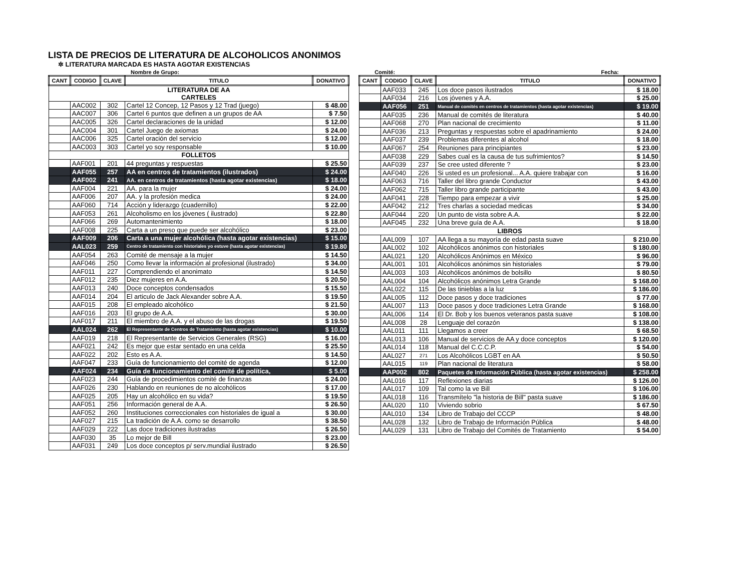LISTA DE PRECIOS DE LITERATURA DE ALCOHOLICOS ANONIMOS
✲ LITERATURA MARCADA ES HASTA AGOTAR EXISTENCIAS
Nombre de Grupo: Comité: Fecha:
| CANT | CODIGO | CLAVE | TITULO | DONATIVO |
| --- | --- | --- | --- | --- |
| LITERATURA DE AA CARTELES | | | | |
| | AAC002 | 302 | Cartel 12 Concep, 12 Pasos y 12 Trad (juego) | $ 48.00 |
| | AAC007 | 306 | Cartel 6 puntos que definen a un grupos de AA | $ 7.50 |
| | AAC005 | 326 | Cartel declaraciones de la unidad | $ 12.00 |
| | AAC004 | 301 | Cartel Juego de axiomas | $ 24.00 |
| | AAC006 | 325 | Cartel oración del servicio | $ 12.00 |
| | AAC003 | 303 | Cartel yo soy responsable | $ 10.00 |
| FOLLETOS | | | | |
| | AAF001 | 201 | 44 preguntas y respuestas | $ 25.50 |
| | AAF055 | 257 | AA en centros de tratamientos (ilustrados) | $ 24.00 |
| | AAF002 | 241 | AA. en centros de tratamientos (hasta agotar existencias) | $ 18.00 |
| | AAF004 | 221 | AA. para la mujer | $ 24.00 |
| | AAF006 | 207 | AA. y la profesión medica | $ 24.00 |
| | AAF060 | 714 | Acción y liderazgo (cuadernillo) | $ 22.00 |
| | AAF053 | 261 | Alcoholismo en los jóvenes ( ilustrado) | $ 22.80 |
| | AAF066 | 269 | Automantenimiento | $ 18.00 |
| | AAF008 | 225 | Carta a un preso que puede ser alcohólico | $ 23.00 |
| | AAF009 | 206 | Carta a una mujer alcohólica (hasta agotar existencias) | $ 15.00 |
| | AAL023 | 259 | Centro de tratamiento con historiales yo estuve (hasta agotar existencias) | $ 19.80 |
| | AAF054 | 263 | Comité de mensaje a la mujer | $ 14.50 |
| | AAF046 | 250 | Como llevar la información al profesional (ilustrado) | $ 34.00 |
| | AAF011 | 227 | Comprendiendo el anonimato | $ 14.50 |
| | AAF012 | 235 | Diez mujeres en A.A. | $ 20.50 |
| | AAF013 | 240 | Doce conceptos condensados | $ 15.50 |
| | AAF014 | 204 | El articulo de Jack Alexander sobre A.A. | $ 19.50 |
| | AAF015 | 208 | El empleado alcohólico | $ 21.50 |
| | AAF016 | 203 | El grupo de A.A. | $ 30.00 |
| | AAF017 | 211 | El miembro de A.A. y el abuso de las drogas | $ 19.50 |
| | AAL024 | 262 | El Representante de Centros de Tratamiento (hasta agotar existencias) | $ 10.00 |
| | AAF019 | 218 | El Representante de Servicios Generales (RSG) | $ 16.00 |
| | AAF021 | 242 | Es mejor que estar sentado en una celda | $ 25.50 |
| | AAF022 | 202 | Esto es A.A. | $ 14.50 |
| | AAF047 | 233 | Guía de funcionamiento del comité de agenda | $ 12.00 |
| | AAF024 | 234 | Guía de funcionamiento del comité de política, | $ 5.00 |
| | AAF023 | 244 | Guía de procedimientos comité de finanzas | $ 24.00 |
| | AAF026 | 230 | Hablando en reuniones de no alcohólicos | $ 17.00 |
| | AAF025 | 205 | Hay un alcohólico en su vida? | $ 19.50 |
| | AAF051 | 256 | Información general de A.A. | $ 26.50 |
| | AAF052 | 260 | Instituciones correccionales con historiales de igual a | $ 30.00 |
| | AAF027 | 215 | La tradición de A.A. como se desarrollo | $ 38.50 |
| | AAF029 | 222 | Las doce tradiciones ilustradas | $ 26.50 |
| | AAF030 | 35 | Lo mejor de Bill | $ 23.00 |
| | AAF031 | 249 | Los doce conceptos p/ serv.mundial ilustrado | $ 26.50 |
| CANT | CODIGO | CLAVE | TITULO | DONATIVO |
| --- | --- | --- | --- | --- |
| | AAF033 | 245 | Los doce pasos ilustrados | $ 18.00 |
| | AAF034 | 216 | Los jóvenes y A.A. | $ 25.00 |
| | AAF056 | 251 | Manual de comités en centros de tratamientos (hasta agotar existencias) | $ 19.00 |
| | AAF035 | 236 | Manual de comités de literatura | $ 40.00 |
| | AAF068 | 270 | Plan nacional de crecimiento | $ 11.00 |
| | AAF036 | 213 | Preguntas y respuestas sobre el apadrinamiento | $ 24.00 |
| | AAF037 | 239 | Problemas diferentes al alcohol | $ 18.00 |
| | AAF067 | 254 | Reuniones para principiantes | $ 23.00 |
| | AAF038 | 229 | Sabes cual es la causa de tus sufrimientos? | $ 14.50 |
| | AAF039 | 237 | Se cree usted diferente ? | $ 23.00 |
| | AAF040 | 226 | Si usted es un profesional... A.A. quiere trabajar con | $ 16.00 |
| | AAF063 | 716 | Taller del libro grande Conductor | $ 43.00 |
| | AAF062 | 715 | Taller libro grande participante | $ 43.00 |
| | AAF041 | 228 | Tiempo para empezar a vivir | $ 25.00 |
| | AAF042 | 212 | Tres charlas a sociedad medicas | $ 34.00 |
| | AAF044 | 220 | Un punto de vista sobre A.A. | $ 22.00 |
| | AAF045 | 232 | Una breve guía de A.A. | $ 18.00 |
| LIBROS | | | | |
| | AAL009 | 107 | AA llega a su mayoría de edad pasta suave | $ 210.00 |
| | AAL002 | 102 | Alcohólicos anónimos con historiales | $ 180.00 |
| | AAL021 | 120 | Alcohólicos Anónimos en México | $ 96.00 |
| | AAL001 | 101 | Alcohólicos anónimos sin historiales | $ 79.00 |
| | AAL003 | 103 | Alcohólicos anónimos de bolsillo | $ 80.50 |
| | AAL004 | 104 | Alcohólicos anónimos Letra Grande | $ 168.00 |
| | AAL022 | 115 | De las tinieblas a la luz | $ 186.00 |
| | AAL005 | 112 | Doce pasos y doce tradiciones | $ 77.00 |
| | AAL007 | 113 | Doce pasos y doce tradiciones Letra Grande | $ 168.00 |
| | AAL006 | 114 | El Dr. Bob y los buenos veteranos pasta suave | $ 108.00 |
| | AAL008 | 28 | Lenguaje del corazón | $ 138.00 |
| | AAL011 | 111 | Llegamos a creer | $ 68.50 |
| | AAL013 | 106 | Manual de servicios de AA y doce conceptos | $ 120.00 |
| | AAL014 | 118 | Manual del C.C.C.P. | $ 54.00 |
| | AAL027 | 271 | Los Alcohólicos LGBT en AA | $ 50.50 |
| | AAL015 | 119 | Plan nacional de literatura | $ 58.00 |
| | AAP002 | 802 | Paquetes de Información Pública (hasta agotar existencias) | $ 258.00 |
| | AAL016 | 117 | Reflexiones diarias | $ 126.00 |
| | AAL017 | 109 | Tal como la ve Bill | $ 106.00 |
| | AAL018 | 116 | Transmítelo "la historia de Bill" pasta suave | $ 186.00 |
| | AAL020 | 110 | Viviendo sobrio | $ 67.50 |
| | AAL010 | 134 | Libro de Trabajo del CCCP | $ 48.00 |
| | AAL028 | 132 | Libro de Trabajo de Información Pública | $ 48.00 |
| | AAL029 | 131 | Libro de Trabajo del Comités de Tratamiento | $ 54.00 |